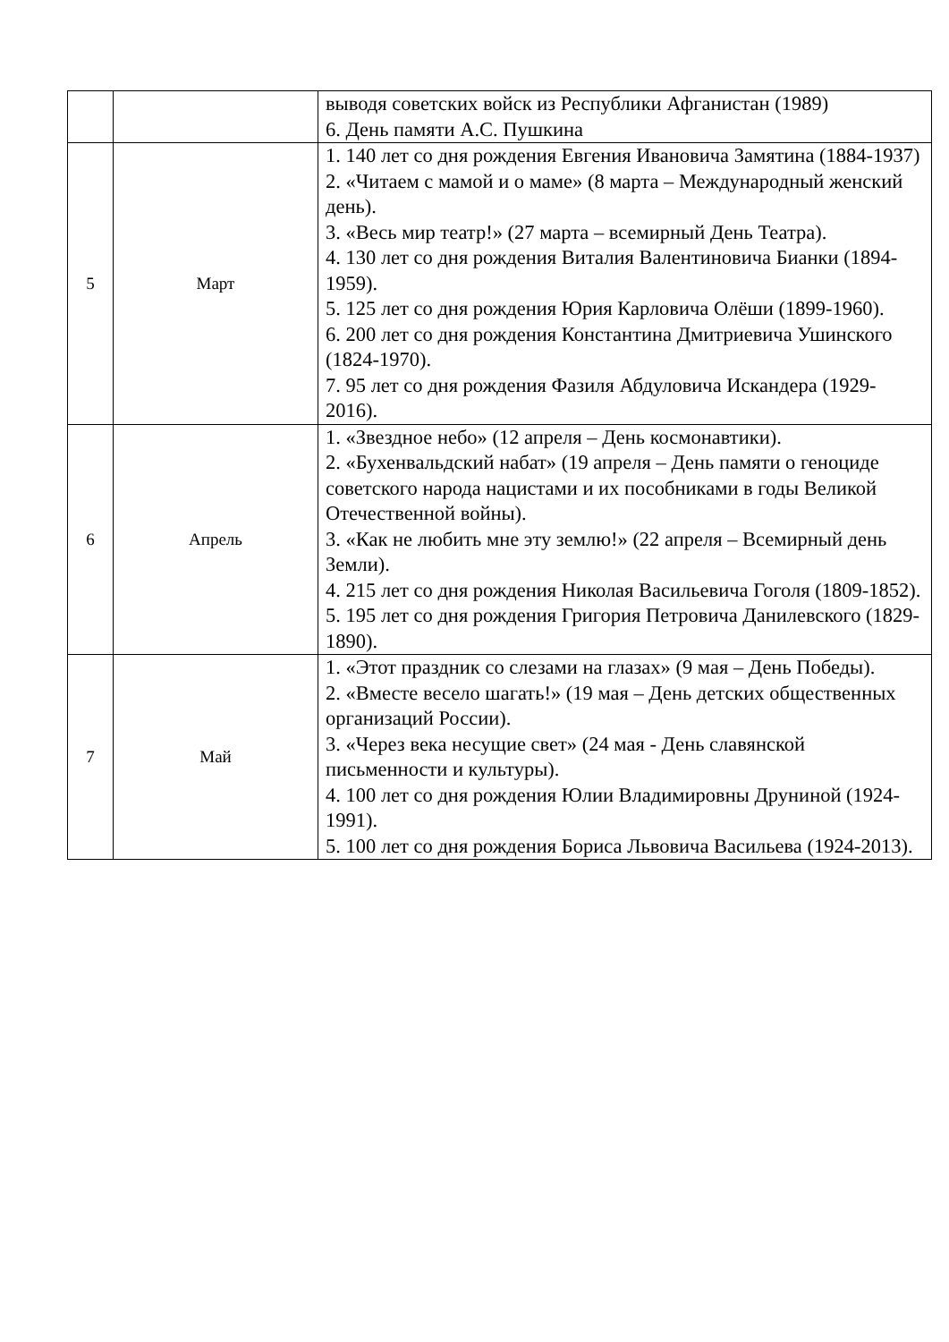| | | выводя советских войск из Республики Афганистан (1989) 6. День памяти А.С. Пушкина |
| 5 | Март | 1. 140 лет со дня рождения Евгения Ивановича Замятина (1884-1937) 2. «Читаем с мамой и о маме» (8 марта – Международный женский день). 3. «Весь мир театр!» (27 марта – всемирный День Театра). 4. 130 лет со дня рождения Виталия Валентиновича Бианки (1894-1959). 5. 125 лет со дня рождения Юрия Карловича Олёши (1899-1960). 6. 200 лет со дня рождения Константина Дмитриевича Ушинского (1824-1970). 7. 95 лет со дня рождения Фазиля Абдуловича Искандера (1929-2016). |
| 6 | Апрель | 1. «Звездное небо» (12 апреля – День космонавтики). 2. «Бухенвальдский набат» (19 апреля – День памяти о геноциде советского народа нацистами и их пособниками в годы Великой Отечественной войны). 3. «Как не любить мне эту землю!» (22 апреля – Всемирный день Земли). 4. 215 лет со дня рождения Николая Васильевича Гоголя (1809-1852). 5. 195 лет со дня рождения Григория Петровича Данилевского (1829-1890). |
| 7 | Май | 1. «Этот праздник со слезами на глазах» (9 мая – День Победы). 2. «Вместе весело шагать!» (19 мая – День детских общественных организаций России). 3. «Через века несущие свет» (24 мая - День славянской письменности и культуры). 4. 100 лет со дня рождения Юлии Владимировны Друниной (1924-1991). 5. 100 лет со дня рождения Бориса Львовича Васильева (1924-2013). |